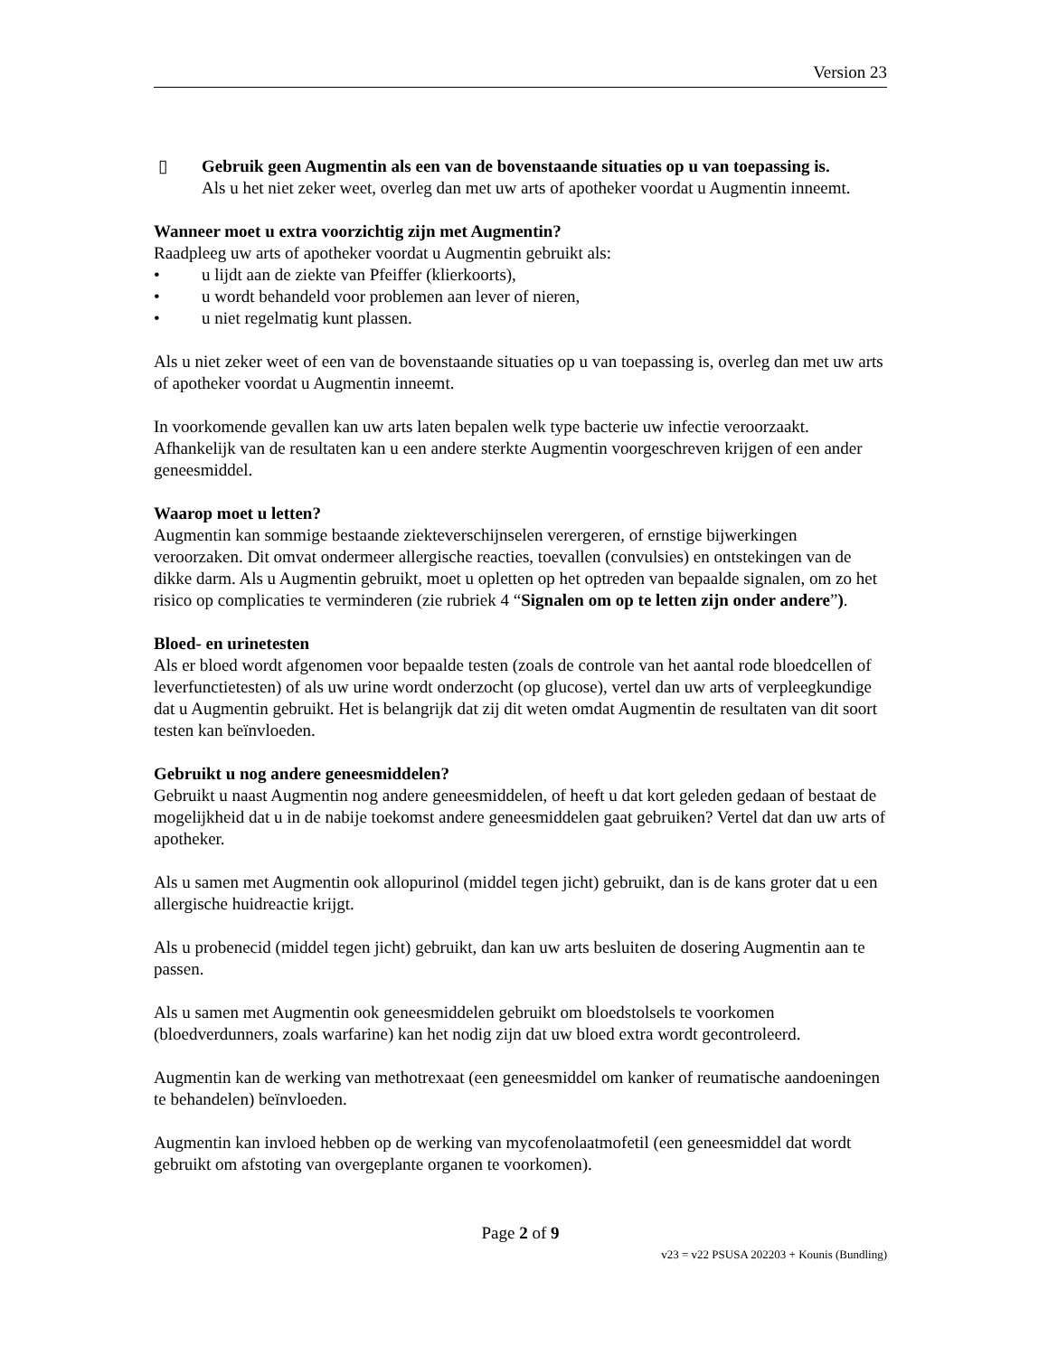Version 23
▯ Gebruik geen Augmentin als een van de bovenstaande situaties op u van toepassing is.
Als u het niet zeker weet, overleg dan met uw arts of apotheker voordat u Augmentin inneemt.
Wanneer moet u extra voorzichtig zijn met Augmentin?
Raadpleeg uw arts of apotheker voordat u Augmentin gebruikt als:
• u lijdt aan de ziekte van Pfeiffer (klierkoorts),
• u wordt behandeld voor problemen aan lever of nieren,
• u niet regelmatig kunt plassen.
Als u niet zeker weet of een van de bovenstaande situaties op u van toepassing is, overleg dan met uw arts of apotheker voordat u Augmentin inneemt.
In voorkomende gevallen kan uw arts laten bepalen welk type bacterie uw infectie veroorzaakt. Afhankelijk van de resultaten kan u een andere sterkte Augmentin voorgeschreven krijgen of een ander geneesmiddel.
Waarop moet u letten?
Augmentin kan sommige bestaande ziekteverschijnselen verergeren, of ernstige bijwerkingen veroorzaken. Dit omvat ondermeer allergische reacties, toevallen (convulsies) en ontstekingen van de dikke darm. Als u Augmentin gebruikt, moet u opletten op het optreden van bepaalde signalen, om zo het risico op complicaties te verminderen (zie rubriek 4 “Signalen om op te letten zijn onder andere”).
Bloed- en urinetesten
Als er bloed wordt afgenomen voor bepaalde testen (zoals de controle van het aantal rode bloedcellen of leverfunctietesten) of als uw urine wordt onderzocht (op glucose), vertel dan uw arts of verpleegkundige dat u Augmentin gebruikt. Het is belangrijk dat zij dit weten omdat Augmentin de resultaten van dit soort testen kan beïnvloeden.
Gebruikt u nog andere geneesmiddelen?
Gebruikt u naast Augmentin nog andere geneesmiddelen, of heeft u dat kort geleden gedaan of bestaat de mogelijkheid dat u in de nabije toekomst andere geneesmiddelen gaat gebruiken? Vertel dat dan uw arts of apotheker.
Als u samen met Augmentin ook allopurinol (middel tegen jicht) gebruikt, dan is de kans groter dat u een allergische huidreactie krijgt.
Als u probenecid (middel tegen jicht) gebruikt, dan kan uw arts besluiten de dosering Augmentin aan te passen.
Als u samen met Augmentin ook geneesmiddelen gebruikt om bloedstolsels te voorkomen (bloedverdunners, zoals warfarine) kan het nodig zijn dat uw bloed extra wordt gecontroleerd.
Augmentin kan de werking van methotrexaat (een geneesmiddel om kanker of reumatische aandoeningen te behandelen) beïnvloeden.
Augmentin kan invloed hebben op de werking van mycofenolaatmofetil (een geneesmiddel dat wordt gebruikt om afstoting van overgeplante organen te voorkomen).
Page 2 of 9
v23 = v22 PSUSA 202203 + Kounis (Bundling)